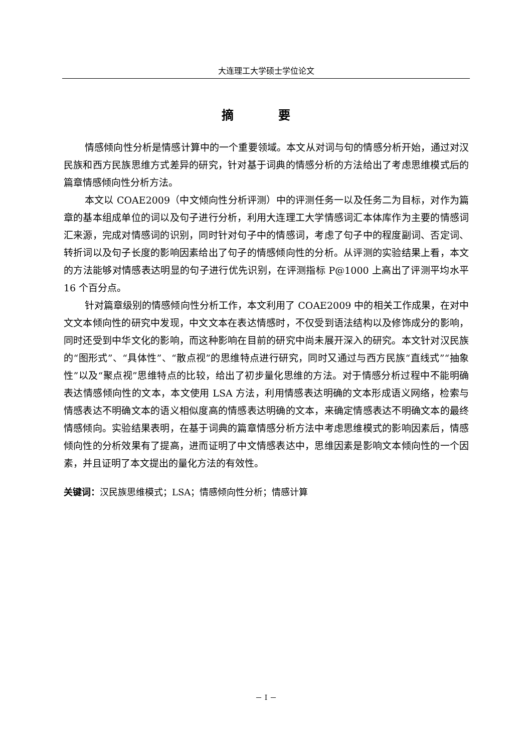大连理工大学硕士学位论文
摘 要
情感倾向性分析是情感计算中的一个重要领域。本文从对词与句的情感分析开始，通过对汉民族和西方民族思维方式差异的研究，针对基于词典的情感分析的方法给出了考虑思维模式后的篇章情感倾向性分析方法。
本文以 COAE2009（中文倾向性分析评测）中的评测任务一以及任务二为目标，对作为篇章的基本组成单位的词以及句子进行分析，利用大连理工大学情感词汇本体库作为主要的情感词汇来源，完成对情感词的识别，同时针对句子中的情感词，考虑了句子中的程度副词、否定词、转折词以及句子长度的影响因素给出了句子的情感倾向性的分析。从评测的实验结果上看，本文的方法能够对情感表达明显的句子进行优先识别，在评测指标 P@1000 上高出了评测平均水平 16 个百分点。
针对篇章级别的情感倾向性分析工作，本文利用了 COAE2009 中的相关工作成果，在对中文文本倾向性的研究中发现，中文文本在表达情感时，不仅受到语法结构以及修饰成分的影响，同时还受到中华文化的影响，而这种影响在目前的研究中尚未展开深入的研究。本文针对汉民族的“图形式”、“具体性”、“散点视”的思维特点进行研究，同时又通过与西方民族“直线式”“抽象性”以及“聚点视”思维特点的比较，给出了初步量化思维的方法。对于情感分析过程中不能明确表达情感倾向性的文本，本文使用 LSA 方法，利用情感表达明确的文本形成语义网络，检索与情感表达不明确文本的语义相似度高的情感表达明确的文本，来确定情感表达不明确文本的最终情感倾向。实验结果表明，在基于词典的篇章情感分析方法中考虑思维模式的影响因素后，情感倾向性的分析效果有了提高，进而证明了中文情感表达中，思维因素是影响文本倾向性的一个因素，并且证明了本文提出的量化方法的有效性。
关键词：汉民族思维模式；LSA；情感倾向性分析；情感计算
－ I －